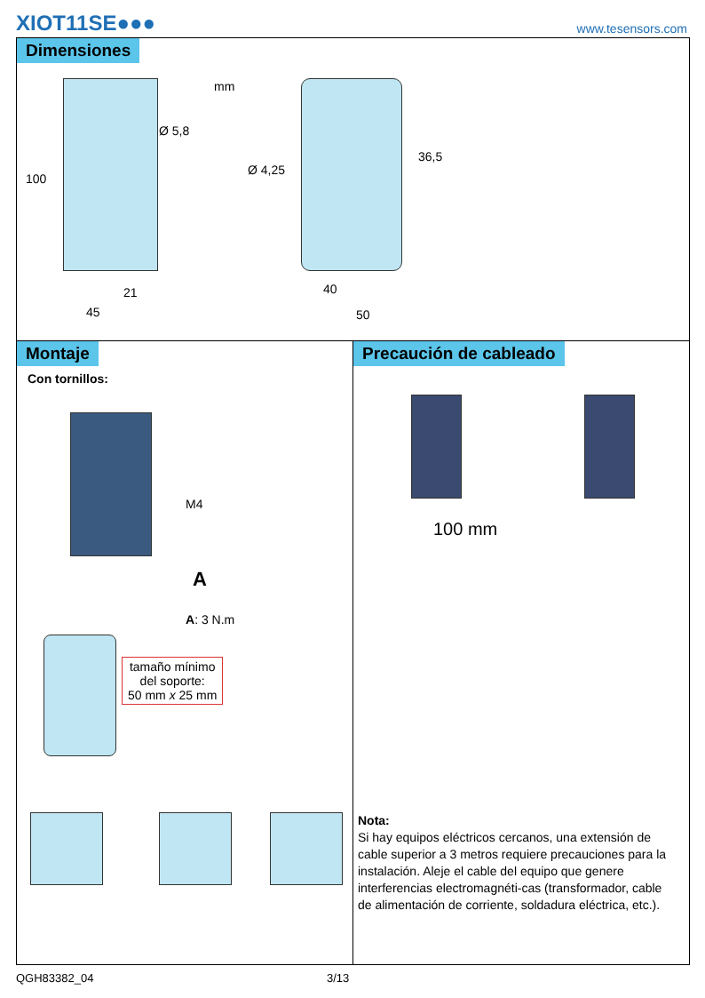XIOT11SE●●● www.tesensors.com
Dimensiones
mm
Ø 5,8
100
Ø 4,25
36,5
21 40
45 50
Montaje
Con tornillos:
M4
A
A: 3 N.m
tamaño mínimo
del soporte:
50 mm x 25 mm
Precaución de cableado
100 mm
Nota:
Si hay equipos eléctricos cercanos, una extensión de cable superior a 3 metros requiere precauciones para la instalación. Aleje el cable del equipo que genere interferencias electromagnéti-cas (transformador, cable de alimentación de corriente, soldadura eléctrica, etc.).
QGH83382_04 3/13